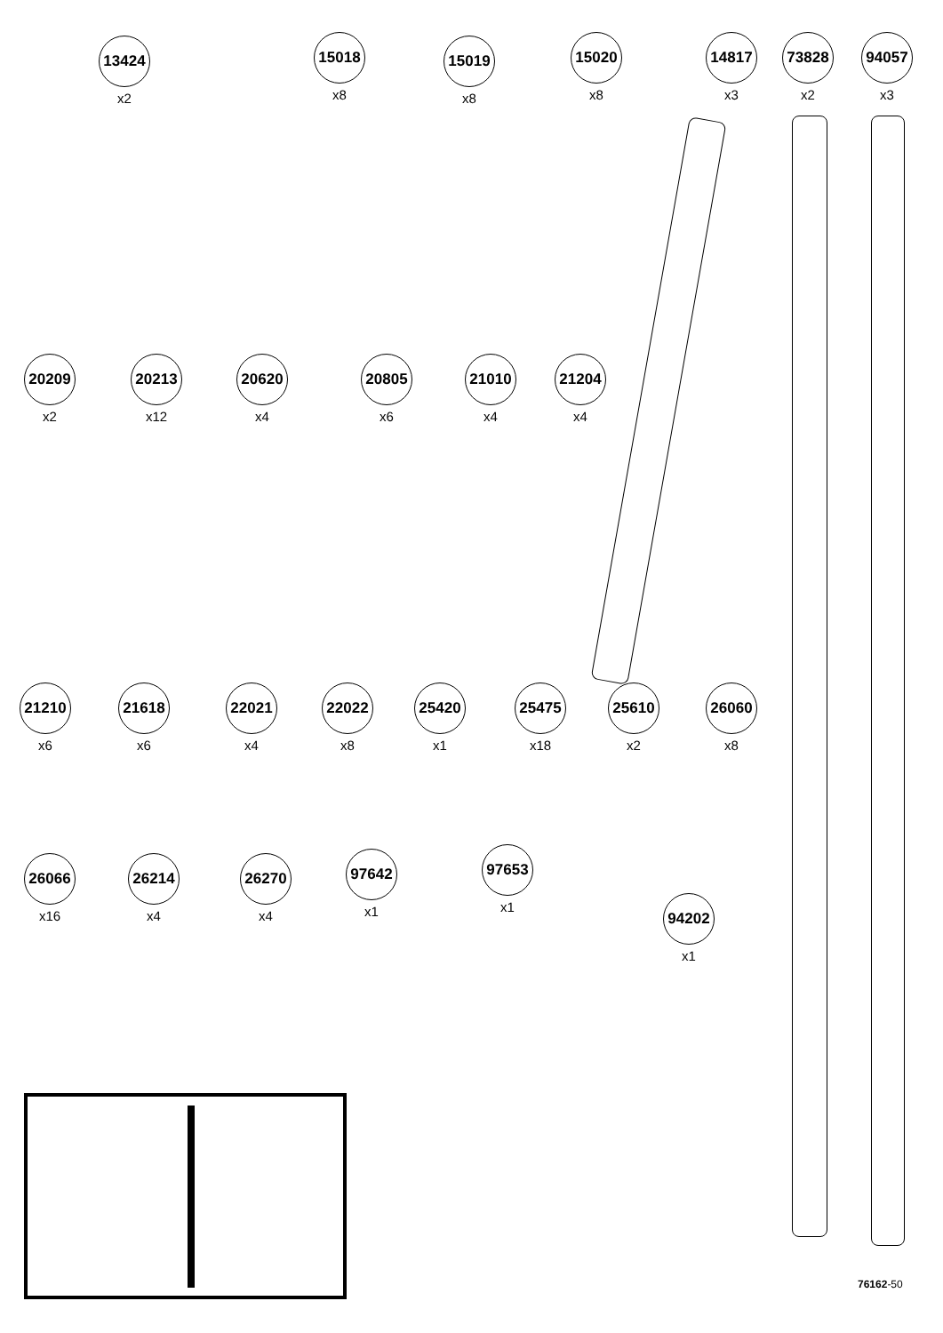13424
x2
15018
x8
15019
x8
15020
x8
14817
x3
73828
x2
94057
x3
20209
x2
20213
x12
20620
x4
20805
x6
21010
x4
21204
x4
21210
x6
21618
x6
22021
x4
22022
x8
25420
x1
25475
x18
25610
x2
26060
x8
26066
x16
26214
x4
26270
x4
97642
x1
97653
x1
94202
x1
76162-50